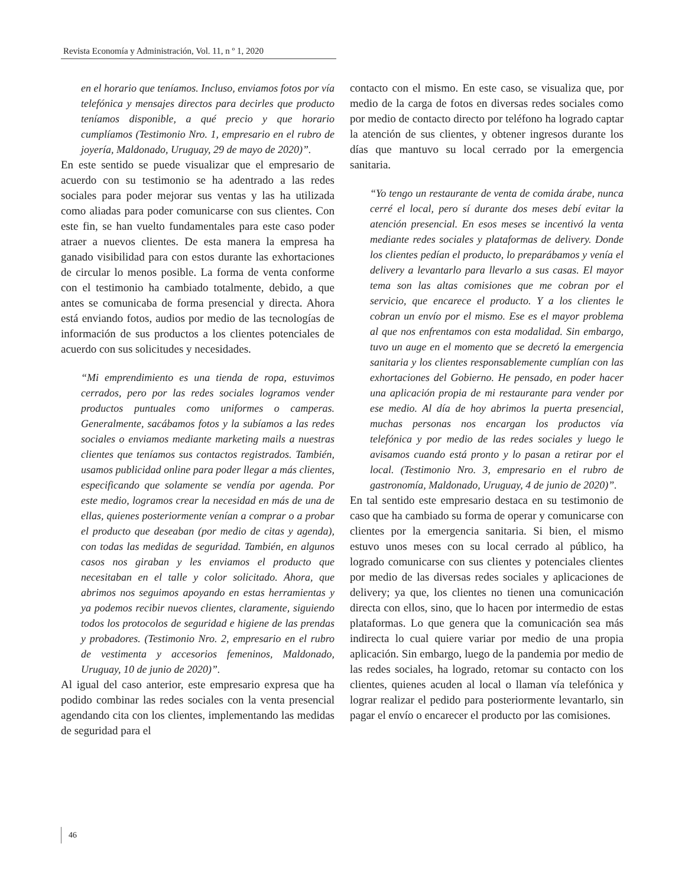Revista Economía y Administración, Vol. 11, n º 1, 2020
en el horario que teníamos. Incluso, enviamos fotos por vía telefónica y mensajes directos para decirles que producto teníamos disponible, a qué precio y que horario cumplíamos (Testimonio Nro. 1, empresario en el rubro de joyería, Maldonado, Uruguay, 29 de mayo de 2020)”.
En este sentido se puede visualizar que el empresario de acuerdo con su testimonio se ha adentrado a las redes sociales para poder mejorar sus ventas y las ha utilizada como aliadas para poder comunicarse con sus clientes. Con este fin, se han vuelto fundamentales para este caso poder atraer a nuevos clientes. De esta manera la empresa ha ganado visibilidad para con estos durante las exhortaciones de circular lo menos posible. La forma de venta conforme con el testimonio ha cambiado totalmente, debido, a que antes se comunicaba de forma presencial y directa. Ahora está enviando fotos, audios por medio de las tecnologías de información de sus productos a los clientes potenciales de acuerdo con sus solicitudes y necesidades.
“Mi emprendimiento es una tienda de ropa, estuvimos cerrados, pero por las redes sociales logramos vender productos puntuales como uniformes o camperas. Generalmente, sacábamos fotos y la subíamos a las redes sociales o enviamos mediante marketing mails a nuestras clientes que teníamos sus contactos registrados. También, usamos publicidad online para poder llegar a más clientes, especificando que solamente se vendía por agenda. Por este medio, logramos crear la necesidad en más de una de ellas, quienes posteriormente venían a comprar o a probar el producto que deseaban (por medio de citas y agenda), con todas las medidas de seguridad. También, en algunos casos nos giraban y les enviamos el producto que necesitaban en el talle y color solicitado. Ahora, que abrimos nos seguimos apoyando en estas herramientas y ya podemos recibir nuevos clientes, claramente, siguiendo todos los protocolos de seguridad e higiene de las prendas y probadores. (Testimonio Nro. 2, empresario en el rubro de vestimenta y accesorios femeninos, Maldonado, Uruguay, 10 de junio de 2020)”.
Al igual del caso anterior, este empresario expresa que ha podido combinar las redes sociales con la venta presencial agendando cita con los clientes, implementando las medidas de seguridad para el
contacto con el mismo. En este caso, se visualiza que, por medio de la carga de fotos en diversas redes sociales como por medio de contacto directo por teléfono ha logrado captar la atención de sus clientes, y obtener ingresos durante los días que mantuvo su local cerrado por la emergencia sanitaria.
“Yo tengo un restaurante de venta de comida árabe, nunca cerré el local, pero sí durante dos meses debí evitar la atención presencial. En esos meses se incentivó la venta mediante redes sociales y plataformas de delivery. Donde los clientes pedían el producto, lo preparábamos y venía el delivery a levantarlo para llevarlo a sus casas. El mayor tema son las altas comisiones que me cobran por el servicio, que encarece el producto. Y a los clientes le cobran un envío por el mismo. Ese es el mayor problema al que nos enfrentamos con esta modalidad. Sin embargo, tuvo un auge en el momento que se decretó la emergencia sanitaria y los clientes responsablemente cumplían con las exhortaciones del Gobierno. He pensado, en poder hacer una aplicación propia de mi restaurante para vender por ese medio. Al día de hoy abrimos la puerta presencial, muchas personas nos encargan los productos vía telefónica y por medio de las redes sociales y luego le avisamos cuando está pronto y lo pasan a retirar por el local. (Testimonio Nro. 3, empresario en el rubro de gastronomía, Maldonado, Uruguay, 4 de junio de 2020)”.
En tal sentido este empresario destaca en su testimonio de caso que ha cambiado su forma de operar y comunicarse con clientes por la emergencia sanitaria. Si bien, el mismo estuvo unos meses con su local cerrado al público, ha logrado comunicarse con sus clientes y potenciales clientes por medio de las diversas redes sociales y aplicaciones de delivery; ya que, los clientes no tienen una comunicación directa con ellos, sino, que lo hacen por intermedio de estas plataformas. Lo que genera que la comunicación sea más indirecta lo cual quiere variar por medio de una propia aplicación. Sin embargo, luego de la pandemia por medio de las redes sociales, ha logrado, retomar su contacto con los clientes, quienes acuden al local o llaman vía telefónica y lograr realizar el pedido para posteriormente levantarlo, sin pagar el envío o encarecer el producto por las comisiones.
46